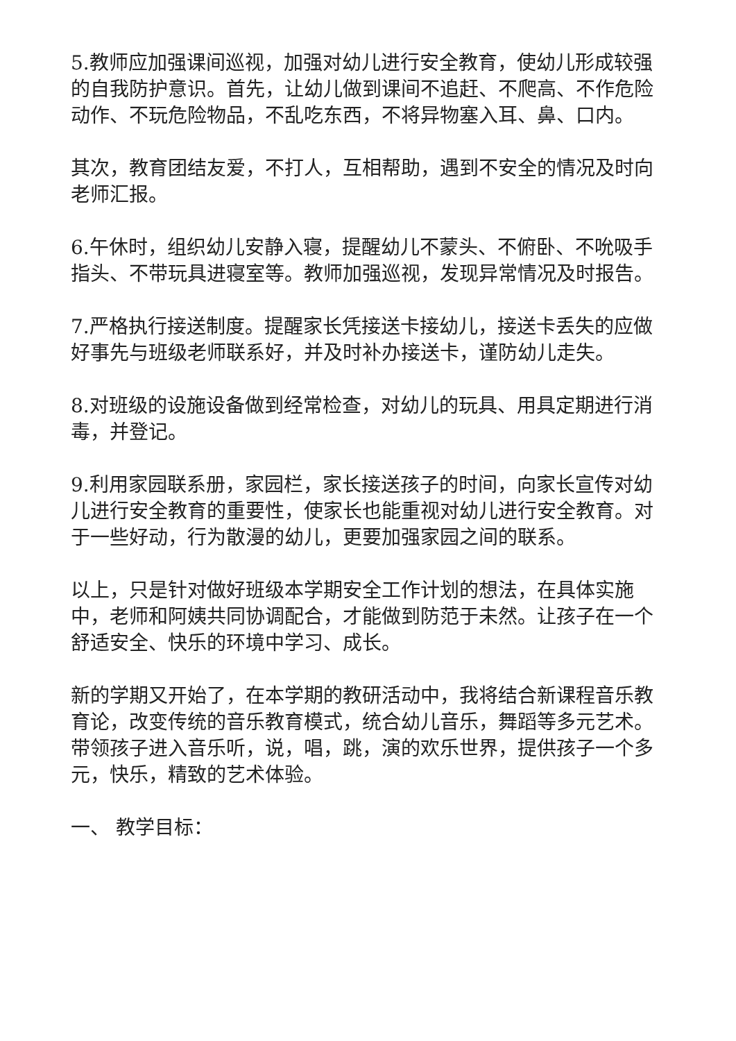5.教师应加强课间巡视，加强对幼儿进行安全教育，使幼儿形成较强的自我防护意识。首先，让幼儿做到课间不追赶、不爬高、不作危险动作、不玩危险物品，不乱吃东西，不将异物塞入耳、鼻、口内。
其次，教育团结友爱，不打人，互相帮助，遇到不安全的情况及时向老师汇报。
6.午休时，组织幼儿安静入寝，提醒幼儿不蒙头、不俯卧、不吮吸手指头、不带玩具进寝室等。教师加强巡视，发现异常情况及时报告。
7.严格执行接送制度。提醒家长凭接送卡接幼儿，接送卡丢失的应做好事先与班级老师联系好，并及时补办接送卡，谨防幼儿走失。
8.对班级的设施设备做到经常检查，对幼儿的玩具、用具定期进行消毒，并登记。
9.利用家园联系册，家园栏，家长接送孩子的时间，向家长宣传对幼儿进行安全教育的重要性，使家长也能重视对幼儿进行安全教育。对于一些好动，行为散漫的幼儿，更要加强家园之间的联系。
以上，只是针对做好班级本学期安全工作计划的想法，在具体实施中，老师和阿姨共同协调配合，才能做到防范于未然。让孩子在一个舒适安全、快乐的环境中学习、成长。
新的学期又开始了，在本学期的教研活动中，我将结合新课程音乐教育论，改变传统的音乐教育模式，统合幼儿音乐，舞蹈等多元艺术。带领孩子进入音乐听，说，唱，跳，演的欢乐世界，提供孩子一个多元，快乐，精致的艺术体验。
一、 教学目标：